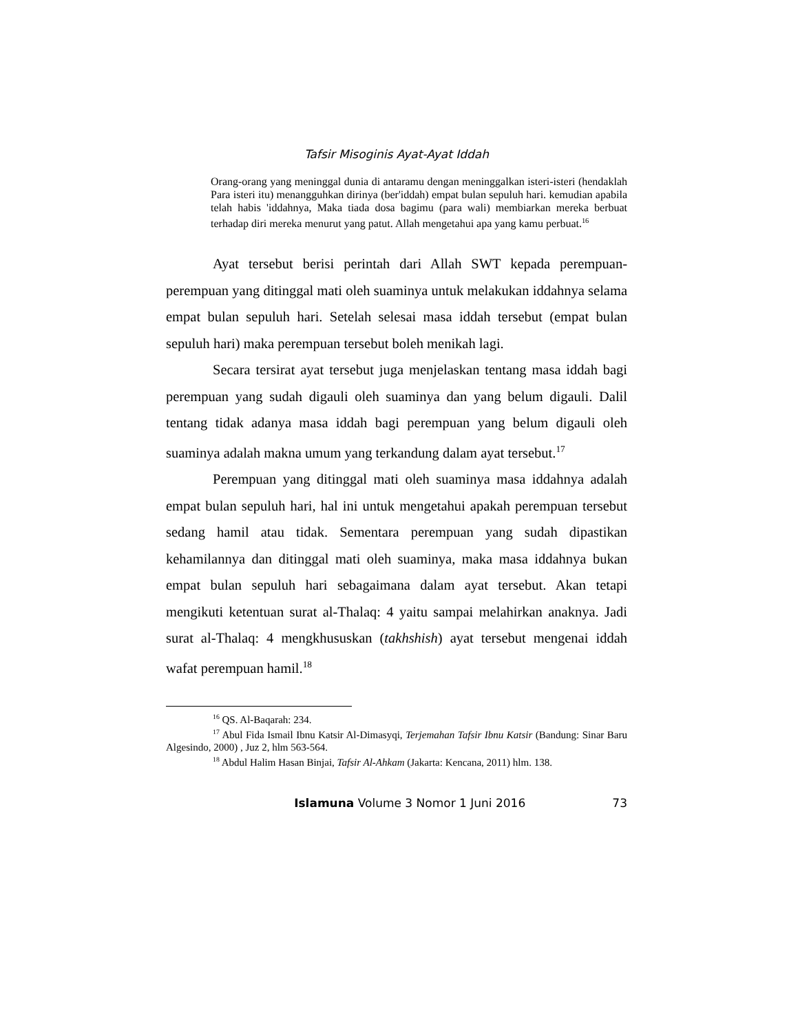Tafsir Misoginis Ayat-Ayat Iddah
Orang-orang yang meninggal dunia di antaramu dengan meninggalkan isteri-isteri (hendaklah Para isteri itu) menangguhkan dirinya (ber'iddah) empat bulan sepuluh hari. kemudian apabila telah habis 'iddahnya, Maka tiada dosa bagimu (para wali) membiarkan mereka berbuat terhadap diri mereka menurut yang patut. Allah mengetahui apa yang kamu perbuat.<sup>16</sup>
Ayat tersebut berisi perintah dari Allah SWT kepada perempuan-perempuan yang ditinggal mati oleh suaminya untuk melakukan iddahnya selama empat bulan sepuluh hari. Setelah selesai masa iddah tersebut (empat bulan sepuluh hari) maka perempuan tersebut boleh menikah lagi.
Secara tersirat ayat tersebut juga menjelaskan tentang masa iddah bagi perempuan yang sudah digauli oleh suaminya dan yang belum digauli. Dalil tentang tidak adanya masa iddah bagi perempuan yang belum digauli oleh suaminya adalah makna umum yang terkandung dalam ayat tersebut.<sup>17</sup>
Perempuan yang ditinggal mati oleh suaminya masa iddahnya adalah empat bulan sepuluh hari, hal ini untuk mengetahui apakah perempuan tersebut sedang hamil atau tidak. Sementara perempuan yang sudah dipastikan kehamilannya dan ditinggal mati oleh suaminya, maka masa iddahnya bukan empat bulan sepuluh hari sebagaimana dalam ayat tersebut. Akan tetapi mengikuti ketentuan surat al-Thalaq: 4 yaitu sampai melahirkan anaknya. Jadi surat al-Thalaq: 4 mengkhususkan (takhshish) ayat tersebut mengenai iddah wafat perempuan hamil.<sup>18</sup>
<sup>16</sup> QS. Al-Baqarah: 234.
<sup>17</sup> Abul Fida Ismail Ibnu Katsir Al-Dimasyqi, Terjemahan Tafsir Ibnu Katsir (Bandung: Sinar Baru Algesindo, 2000) , Juz 2, hlm 563-564.
<sup>18</sup> Abdul Halim Hasan Binjai, Tafsir Al-Ahkam (Jakarta: Kencana, 2011) hlm. 138.
Islamuna Volume 3 Nomor 1 Juni 2016 73